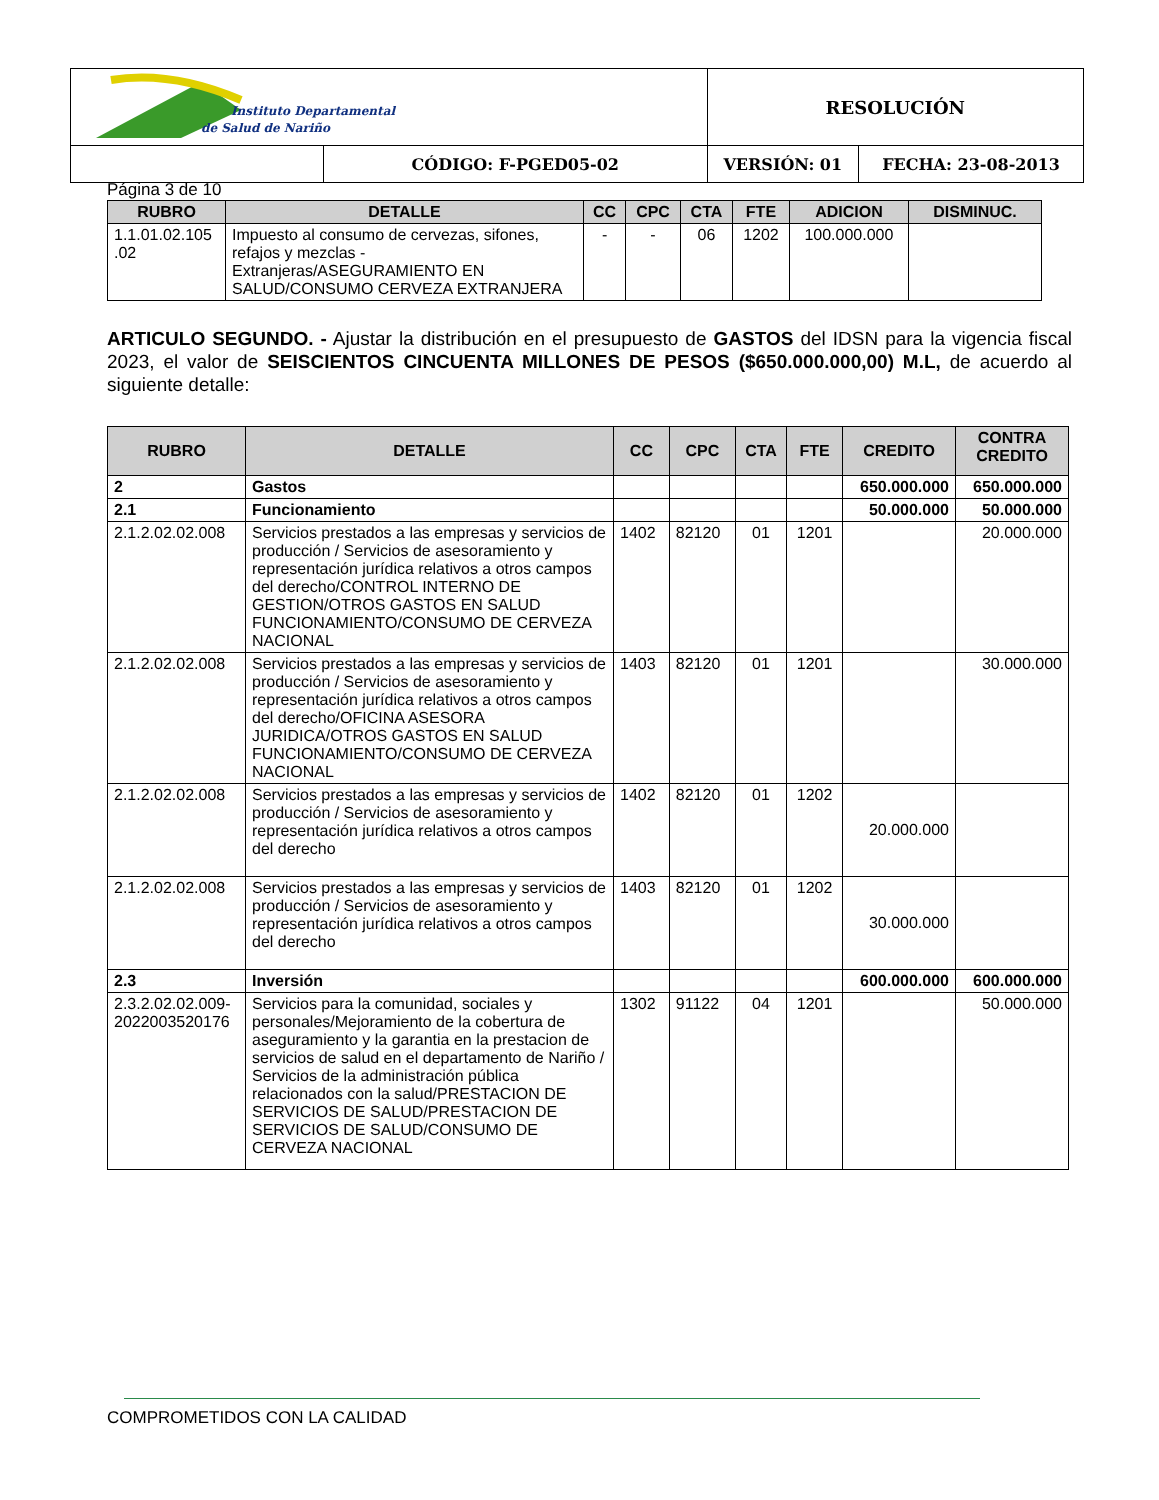| Instituto Departamental de Salud de Nariño | | RESOLUCIÓN | | |
| | CÓDIGO: F-PGED05-02 | | VERSIÓN: 01 | FECHA: 23-08-2013 |
Página 3 de 10
| RUBRO | DETALLE | CC | CPC | CTA | FTE | ADICION | DISMINUC. |
| --- | --- | --- | --- | --- | --- | --- | --- |
| 1.1.01.02.105 .02 | Impuesto al consumo de cervezas, sifones, refajos y mezclas - Extranjeras/ASEGURAMIENTO EN SALUD/CONSUMO CERVEZA EXTRANJERA | - | - | 06 | 1202 | 100.000.000 | |
ARTICULO SEGUNDO. - Ajustar la distribución en el presupuesto de GASTOS del IDSN para la vigencia fiscal 2023, el valor de SEISCIENTOS CINCUENTA MILLONES DE PESOS ($650.000.000,00) M.L, de acuerdo al siguiente detalle:
| RUBRO | DETALLE | CC | CPC | CTA | FTE | CREDITO | CONTRA CREDITO |
| --- | --- | --- | --- | --- | --- | --- | --- |
| 2 | Gastos | | | | | 650.000.000 | 650.000.000 |
| 2.1 | Funcionamiento | | | | | 50.000.000 | 50.000.000 |
| 2.1.2.02.02.008 | Servicios prestados a las empresas y servicios de producción / Servicios de asesoramiento y representación jurídica relativos a otros campos del derecho/CONTROL INTERNO DE GESTION/OTROS GASTOS EN SALUD FUNCIONAMIENTO/CONSUMO DE CERVEZA NACIONAL | 1402 | 82120 | 01 | 1201 | | 20.000.000 |
| 2.1.2.02.02.008 | Servicios prestados a las empresas y servicios de producción / Servicios de asesoramiento y representación jurídica relativos a otros campos del derecho/OFICINA ASESORA JURIDICA/OTROS GASTOS EN SALUD FUNCIONAMIENTO/CONSUMO DE CERVEZA NACIONAL | 1403 | 82120 | 01 | 1201 | | 30.000.000 |
| 2.1.2.02.02.008 | Servicios prestados a las empresas y servicios de producción / Servicios de asesoramiento y representación jurídica relativos a otros campos del derecho | 1402 | 82120 | 01 | 1202 | 20.000.000 | |
| 2.1.2.02.02.008 | Servicios prestados a las empresas y servicios de producción / Servicios de asesoramiento y representación jurídica relativos a otros campos del derecho | 1403 | 82120 | 01 | 1202 | 30.000.000 | |
| 2.3 | Inversión | | | | | 600.000.000 | 600.000.000 |
| 2.3.2.02.02.009-2022003520176 | Servicios para la comunidad, sociales y personales/Mejoramiento de la cobertura de aseguramiento y la garantia en la prestacion de servicios de salud en el departamento de Nariño / Servicios de la administración pública relacionados con la salud/PRESTACION DE SERVICIOS DE SALUD/PRESTACION DE SERVICIOS DE SALUD/CONSUMO DE CERVEZA NACIONAL | 1302 | 91122 | 04 | 1201 | | 50.000.000 |
COMPROMETIDOS CON LA CALIDAD